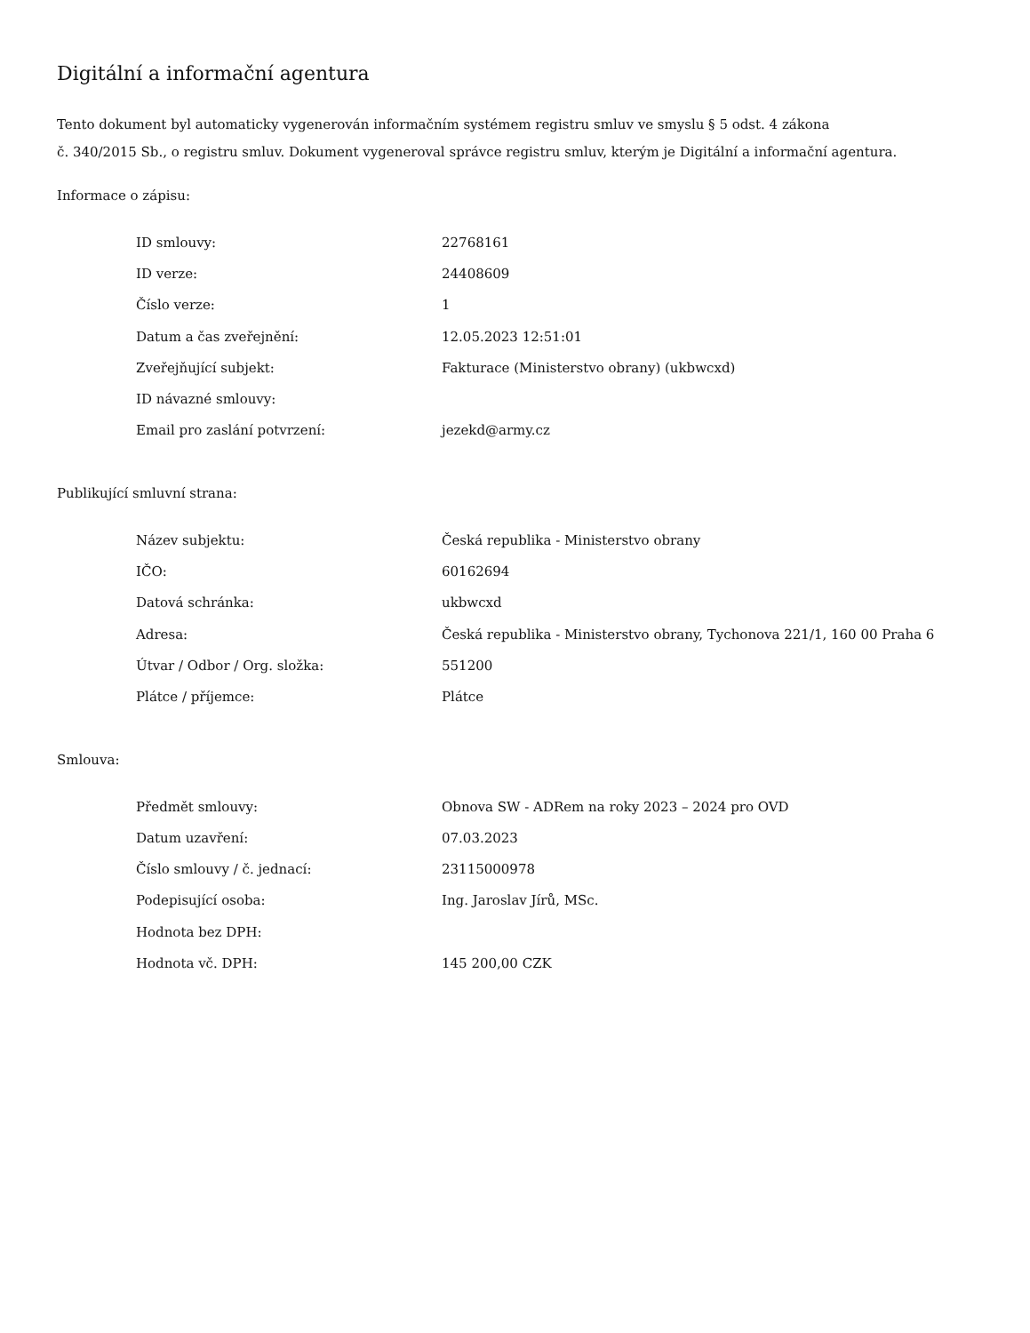Digitální a informační agentura
Tento dokument byl automaticky vygenerován informačním systémem registru smluv ve smyslu § 5 odst. 4 zákona
č. 340/2015 Sb., o registru smluv. Dokument vygeneroval správce registru smluv, kterým je Digitální a informační agentura.
Informace o zápisu:
| ID smlouvy: | 22768161 |
| ID verze: | 24408609 |
| Číslo verze: | 1 |
| Datum a čas zveřejnění: | 12.05.2023 12:51:01 |
| Zveřejňující subjekt: | Fakturace (Ministerstvo obrany) (ukbwcxd) |
| ID návazné smlouvy: | |
| Email pro zaslání potvrzení: | jezekd@army.cz |
Publikující smluvní strana:
| Název subjektu: | Česká republika - Ministerstvo obrany |
| IČO: | 60162694 |
| Datová schránka: | ukbwcxd |
| Adresa: | Česká republika - Ministerstvo obrany, Tychonova 221/1, 160 00 Praha 6 |
| Útvar / Odbor / Org. složka: | 551200 |
| Plátce / příjemce: | Plátce |
Smlouva:
| Předmět smlouvy: | Obnova SW - ADRem na roky 2023 – 2024 pro OVD |
| Datum uzavření: | 07.03.2023 |
| Číslo smlouvy / č. jednací: | 23115000978 |
| Podepisující osoba: | Ing. Jaroslav Jírů, MSc. |
| Hodnota bez DPH: | |
| Hodnota vč. DPH: | 145 200,00 CZK |